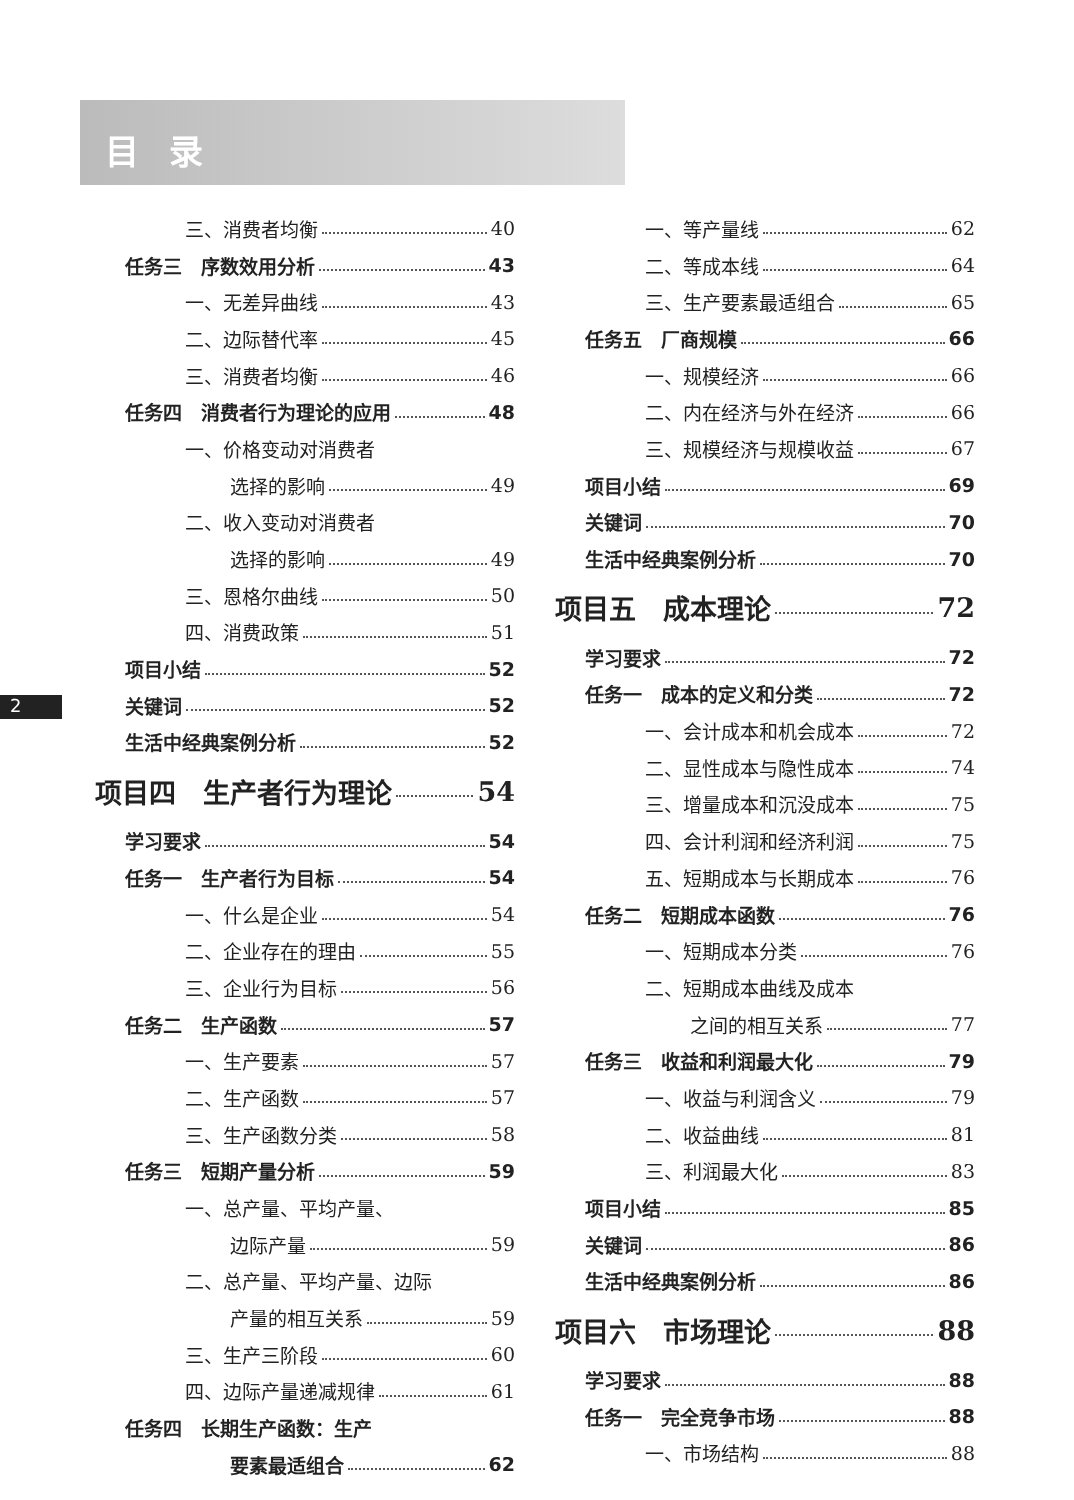目录
2
三、消费者均衡 40
任务三　序数效用分析 43
一、无差异曲线 43
二、边际替代率 45
三、消费者均衡 46
任务四　消费者行为理论的应用 48
一、价格变动对消费者
选择的影响 49
二、收入变动对消费者
选择的影响 49
三、恩格尔曲线 50
四、消费政策 51
项目小结 52
关键词 52
生活中经典案例分析 52
项目四　生产者行为理论 54
学习要求 54
任务一　生产者行为目标 54
一、什么是企业 54
二、企业存在的理由 55
三、企业行为目标 56
任务二　生产函数 57
一、生产要素 57
二、生产函数 57
三、生产函数分类 58
任务三　短期产量分析 59
一、总产量、平均产量、
边际产量 59
二、总产量、平均产量、边际
产量的相互关系 59
三、生产三阶段 60
四、边际产量递减规律 61
任务四　长期生产函数：生产
要素最适组合 62
一、等产量线 62
二、等成本线 64
三、生产要素最适组合 65
任务五　厂商规模 66
一、规模经济 66
二、内在经济与外在经济 66
三、规模经济与规模收益 67
项目小结 69
关键词 70
生活中经典案例分析 70
项目五　成本理论 72
学习要求 72
任务一　成本的定义和分类 72
一、会计成本和机会成本 72
二、显性成本与隐性成本 74
三、增量成本和沉没成本 75
四、会计利润和经济利润 75
五、短期成本与长期成本 76
任务二　短期成本函数 76
一、短期成本分类 76
二、短期成本曲线及成本
之间的相互关系 77
任务三　收益和利润最大化 79
一、收益与利润含义 79
二、收益曲线 81
三、利润最大化 83
项目小结 85
关键词 86
生活中经典案例分析 86
项目六　市场理论 88
学习要求 88
任务一　完全竞争市场 88
一、市场结构 88